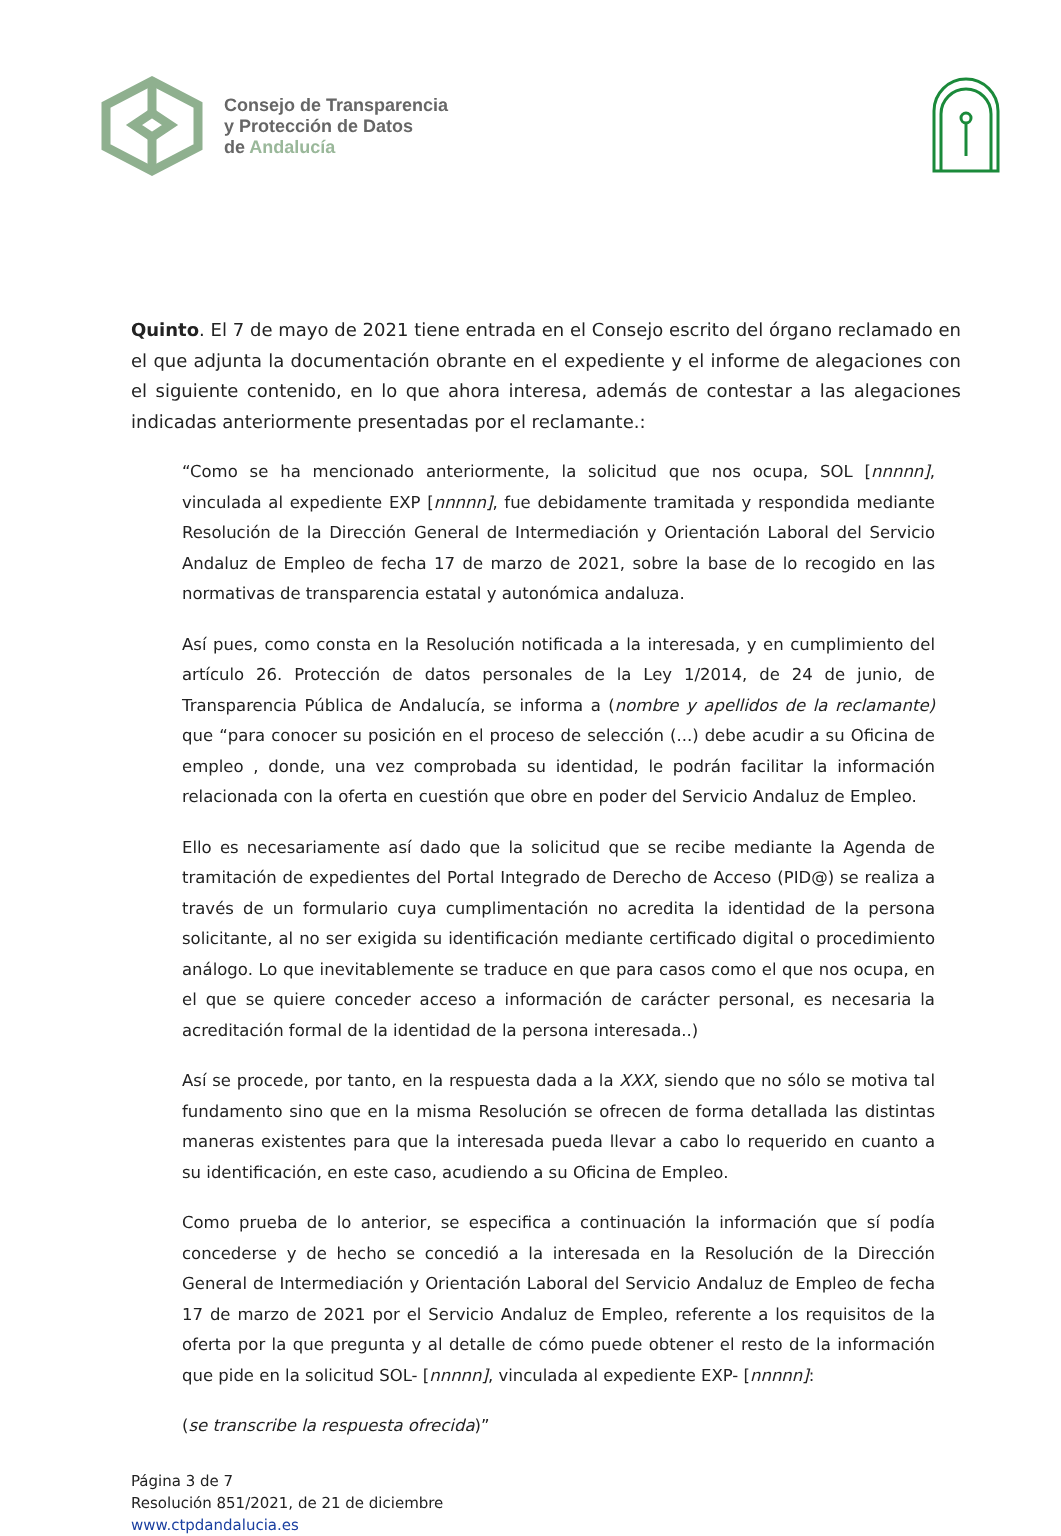Consejo de Transparencia
y Protección de Datos
de Andalucía
Quinto. El 7 de mayo de 2021 tiene entrada en el Consejo escrito del órgano reclamado en el que adjunta la documentación obrante en el expediente y el informe de alegaciones con el siguiente contenido, en lo que ahora interesa, además de contestar a las alegaciones indicadas anteriormente presentadas por el reclamante.:
“Como se ha mencionado anteriormente, la solicitud que nos ocupa, SOL [nnnnn], vinculada al expediente EXP [nnnnn], fue debidamente tramitada y respondida mediante Resolución de la Dirección General de Intermediación y Orientación Laboral del Servicio Andaluz de Empleo de fecha 17 de marzo de 2021, sobre la base de lo recogido en las normativas de transparencia estatal y autonómica andaluza.
Así pues, como consta en la Resolución notificada a la interesada, y en cumplimiento del artículo 26. Protección de datos personales de la Ley 1/2014, de 24 de junio, de Transparencia Pública de Andalucía, se informa a (nombre y apellidos de la reclamante) que “para conocer su posición en el proceso de selección (...) debe acudir a su Oficina de empleo , donde, una vez comprobada su identidad, le podrán facilitar la información relacionada con la oferta en cuestión que obre en poder del Servicio Andaluz de Empleo.
Ello es necesariamente así dado que la solicitud que se recibe mediante la Agenda de tramitación de expedientes del Portal Integrado de Derecho de Acceso (PID@) se realiza a través de un formulario cuya cumplimentación no acredita la identidad de la persona solicitante, al no ser exigida su identificación mediante certificado digital o procedimiento análogo. Lo que inevitablemente se traduce en que para casos como el que nos ocupa, en el que se quiere conceder acceso a información de carácter personal, es necesaria la acreditación formal de la identidad de la persona interesada..)
Así se procede, por tanto, en la respuesta dada a la XXX, siendo que no sólo se motiva tal fundamento sino que en la misma Resolución se ofrecen de forma detallada las distintas maneras existentes para que la interesada pueda llevar a cabo lo requerido en cuanto a su identificación, en este caso, acudiendo a su Oficina de Empleo.
Como prueba de lo anterior, se especifica a continuación la información que sí podía concederse y de hecho se concedió a la interesada en la Resolución de la Dirección General de Intermediación y Orientación Laboral del Servicio Andaluz de Empleo de fecha 17 de marzo de 2021 por el Servicio Andaluz de Empleo, referente a los requisitos de la oferta por la que pregunta y al detalle de cómo puede obtener el resto de la información que pide en la solicitud SOL- [nnnnn], vinculada al expediente EXP- [nnnnn]:
(se transcribe la respuesta ofrecida)”
Página 3 de 7
Resolución 851/2021, de 21 de diciembre
www.ctpdandalucia.es